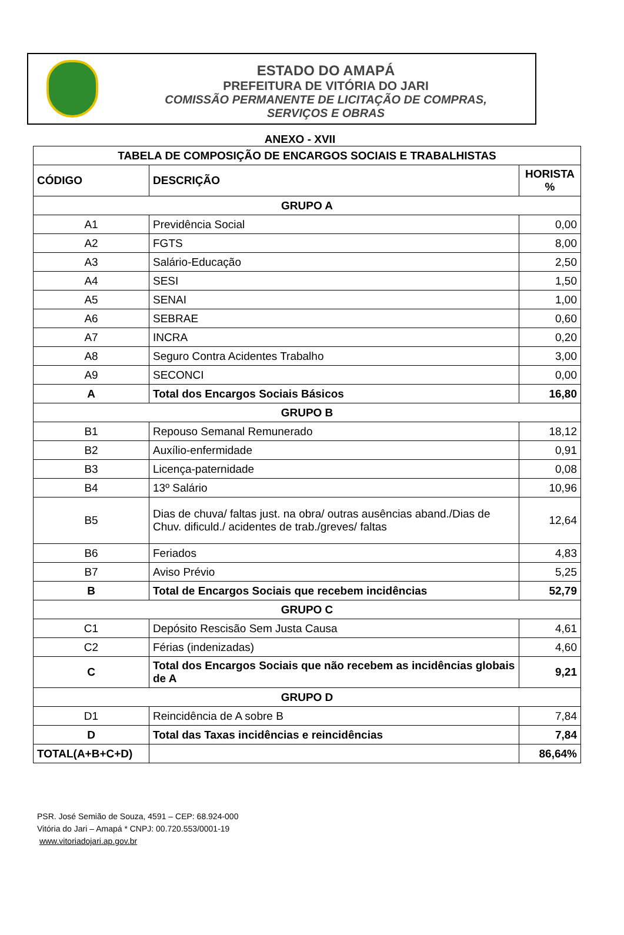ESTADO DO AMAPÁ
PREFEITURA DE VITÓRIA DO JARI
COMISSÃO PERMANENTE DE LICITAÇÃO DE COMPRAS,
SERVIÇOS E OBRAS
ANEXO - XVII
| TABELA DE COMPOSIÇÃO DE ENCARGOS SOCIAIS E TRABALHISTAS | | |
| --- | --- | --- |
| CÓDIGO | DESCRIÇÃO | HORISTA % |
| GRUPO A | | |
| A1 | Previdência Social | 0,00 |
| A2 | FGTS | 8,00 |
| A3 | Salário-Educação | 2,50 |
| A4 | SESI | 1,50 |
| A5 | SENAI | 1,00 |
| A6 | SEBRAE | 0,60 |
| A7 | INCRA | 0,20 |
| A8 | Seguro Contra Acidentes Trabalho | 3,00 |
| A9 | SECONCI | 0,00 |
| A | Total dos Encargos Sociais Básicos | 16,80 |
| GRUPO B | | |
| B1 | Repouso Semanal Remunerado | 18,12 |
| B2 | Auxílio-enfermidade | 0,91 |
| B3 | Licença-paternidade | 0,08 |
| B4 | 13º Salário | 10,96 |
| B5 | Dias de chuva/ faltas just. na obra/ outras ausências aband./Dias de Chuv. dificuld./ acidentes de trab./greves/ faltas | 12,64 |
| B6 | Feriados | 4,83 |
| B7 | Aviso Prévio | 5,25 |
| B | Total de Encargos Sociais que recebem incidências | 52,79 |
| GRUPO C | | |
| C1 | Depósito Rescisão Sem Justa Causa | 4,61 |
| C2 | Férias (indenizadas) | 4,60 |
| C | Total dos Encargos Sociais que não recebem as incidências globais de A | 9,21 |
| GRUPO D | | |
| D1 | Reincidência de A sobre B | 7,84 |
| D | Total das Taxas incidências e reincidências | 7,84 |
| TOTAL(A+B+C+D) | | 86,64% |
PSR. José Semião de Souza, 4591 – CEP: 68.924-000
Vitória do Jari – Amapá * CNPJ: 00.720.553/0001-19
www.vitoriadojari.ap.gov.br